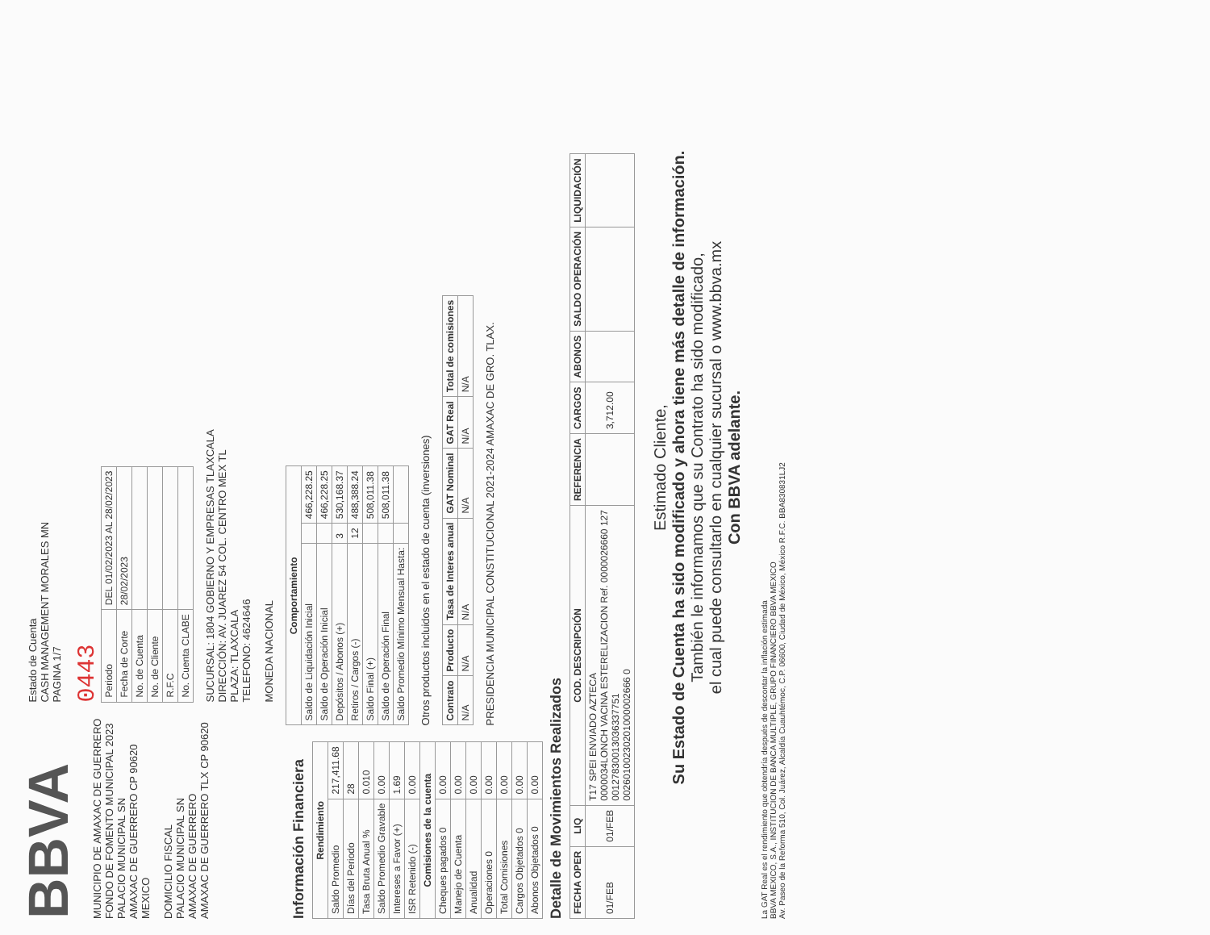BBVA
MUNICIPIO DE AMAXAC DE GUERRERO
FONDO DE FOMENTO MUNICIPAL 2023
PALACIO MUNICIPAL SN
AMAXAC DE GUERRERO CP 90620
MEXICO
DOMICILIO FISCAL
PALACIO MUNICIPAL SN
AMAXAC DE GUERRERO
AMAXAC DE GUERRERO TLX CP 90620
Estado de Cuenta
CASH MANAGEMENT MORALES MN
PAGINA 1/7
0443
| Periodo | DEL 01/02/2023 AL 28/02/2023 |
| Fecha de Corte | 28/02/2023 |
| No. de Cuenta | |
| No. de Cliente | |
| R.F.C | |
| No. Cuenta CLABE | |
SUCURSAL: 1804 GOBIERNO Y EMPRESAS TLAXCALA
DIRECCIÓN: AV. JUAREZ 54 COL. CENTRO MEX TL
PLAZA: TLAXCALA
TELEFONO: 4624646
MONEDA NACIONAL
Información Financiera
| Rendimiento | |
| --- | --- |
| Saldo Promedio | 217,411.68 |
| Días del Periodo | 28 |
| Tasa Bruta Anual % | 0.010 |
| Saldo Promedio Gravable | 0.00 |
| Intereses a Favor (+) | 1.69 |
| ISR Retenido (-) | 0.00 |
| Comisiones de la cuenta | |
| Cheques pagados 0 | 0.00 |
| Manejo de Cuenta | 0.00 |
| Anualidad | 0.00 |
| Operaciones 0 | 0.00 |
| Total Comisiones | 0.00 |
| Cargos Objetados 0 | 0.00 |
| Abonos Objetados 0 | 0.00 |
| Comportamiento | | |
| --- | --- | --- |
| Saldo de Liquidación Inicial | | 466,228.25 |
| Saldo de Operación Inicial | | 466,228.25 |
| Depósitos / Abonos (+) | 3 | 530,168.37 |
| Retiros / Cargos (-) | 12 | 488,388.24 |
| Saldo Final (+) | | 508,011.38 |
| Saldo de Operación Final | | 508,011.38 |
| Saldo Promedio Mínimo Mensual Hasta: | | |
Otros productos incluidos en el estado de cuenta (inversiones)
| Contrato | Producto | Tasa de Interes anual | GAT Nominal | GAT Real | Total de comisiones |
| --- | --- | --- | --- | --- | --- |
| N/A | N/A | N/A | N/A | N/A | N/A |
PRESIDENCIA MUNICIPAL CONSTITUCIONAL 2021-2024 AMAXAC DE GRO. TLAX.
Detalle de Movimientos Realizados
| FECHA OPER | LIQ | COD. DESCRIPCIÓN | REFERENCIA | CARGOS | ABONOS | SALDO OPERACIÓN | LIQUIDACIÓN |
| --- | --- | --- | --- | --- | --- | --- | --- |
| 01/FEB | 01/FEB | T17 SPEI ENVIADO AZTECA 0000034LONCH VACINA ESTERELIZACION Ref. 0000026660 127 00127830013036337751 00260100230201000002666 0 | | 3,712.00 | | | |
Estimado Cliente,
Su Estado de Cuenta ha sido modificado y ahora tiene más detalle de información.
También le informamos que su Contrato ha sido modificado,
el cual puede consultarlo en cualquier sucursal o www.bbva.mx
Con BBVA adelante.
La GAT Real es el rendimiento que obtendría después de descontar la inflación estimada
BBVA MEXICO, S.A., INSTITUCION DE BANCA MULTIPLE, GRUPO FINANCIERO BBVA MEXICO
Av. Paseo de la Reforma 510, Col. Juárez, Alcaldía Cuauhtémoc, C.P. 06600, Ciudad de México, México R.F.C. BBA830831LJ2